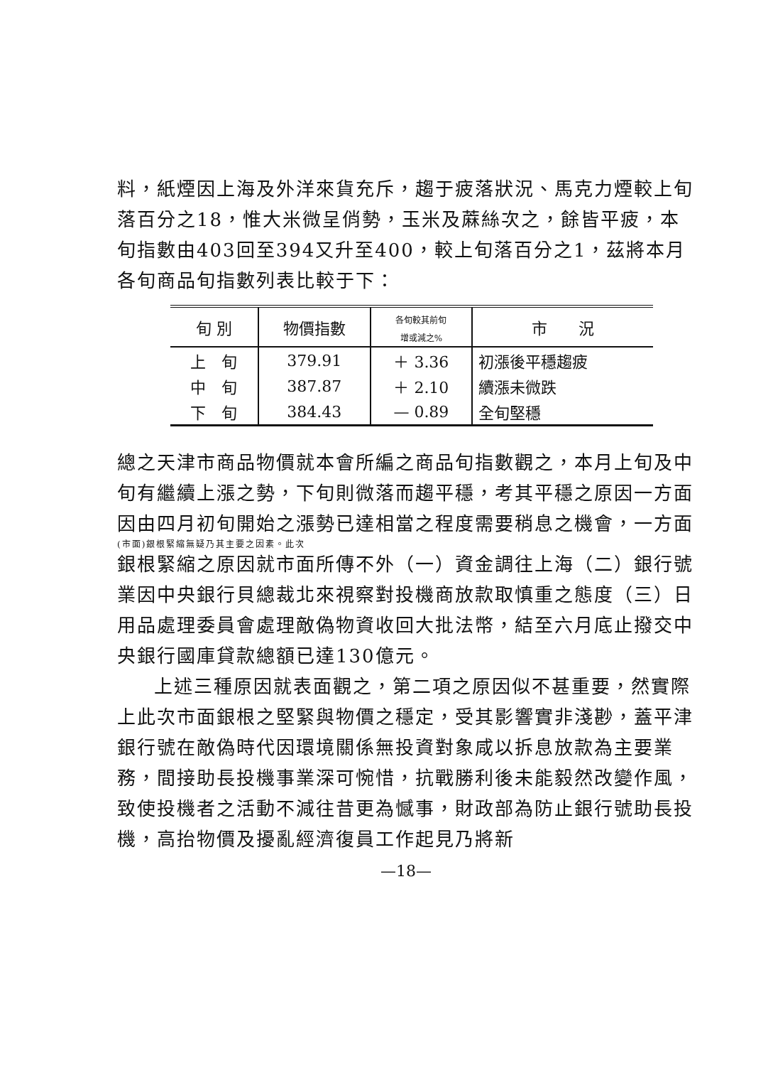料，紙煙因上海及外洋來貨充斥，趨于疲落狀況、馬克力煙較上旬落百分之18，惟大米微呈俏勢，玉米及蔴絲次之，餘皆平疲，本旬指數由403回至394又升至400，較上旬落百分之1，茲將本月各旬商品旬指數列表比較于下：
| 旬 別 | 物價指數 | 各旬較其前旬 增或減之% | 市 況 |
| --- | --- | --- | --- |
| 上 旬 | 379.91 | ＋ 3.36 | 初漲後平穩趨疲 |
| 中 旬 | 387.87 | ＋ 2.10 | 續漲未微跌 |
| 下 旬 | 384.43 | — 0.89 | 全旬堅穩 |
總之天津市商品物價就本會所編之商品旬指數觀之，本月上旬及中旬有繼續上漲之勢，下旬則微落而趨平穩，考其平穩之原因一方面因由四月初旬開始之漲勢已達相當之程度需要稍息之機會，一方面
(市面)銀根緊縮無疑乃其主要之因素。此次
銀根緊縮之原因就市面所傳不外（一）資金調往上海（二）銀行號業因中央銀行貝總裁北來視察對投機商放款取慎重之態度（三）日用品處理委員會處理敵偽物資收回大批法幣，結至六月底止撥交中央銀行國庫貸款總額已達130億元。
上述三種原因就表面觀之，第二項之原因似不甚重要，然實際上此次市面銀根之堅緊與物價之穩定，受其影響實非淺尠，蓋平津銀行號在敵偽時代因環境關係無投資對象咸以拆息放款為主要業務，間接助長投機事業深可惋惜，抗戰勝利後未能毅然改變作風，致使投機者之活動不減往昔更為憾事，財政部為防止銀行號助長投機，高抬物價及擾亂經濟復員工作起見乃將新
—18—